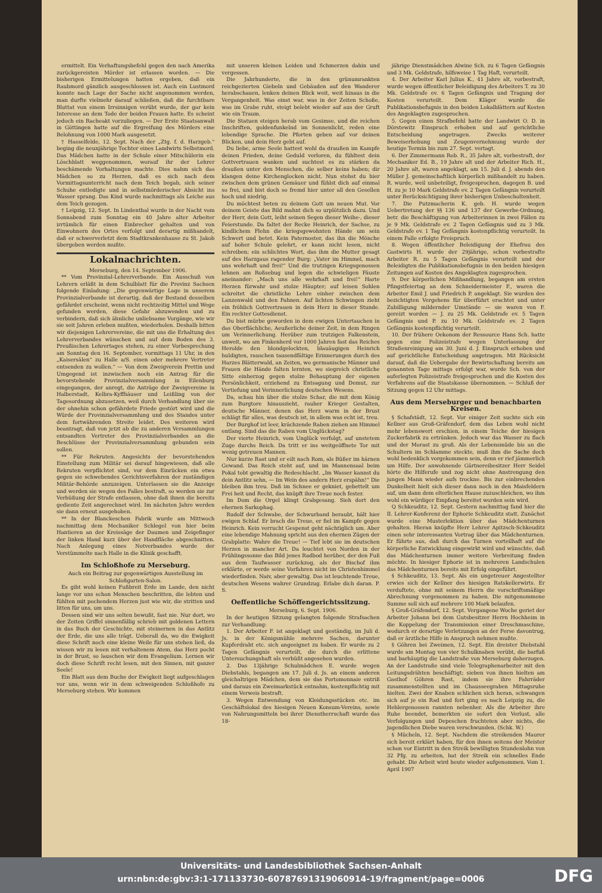ermittelt. Ein Verhaftungsbefehl gegen den nach Amerika zurückgereisten Mörder ist erlassen worden. — Die bisherigen Ermittelungen hatten ergeben, daß ein Raubmord gänzlich ausgeschlossen ist. Auch ein Lustmord konnte nach Lage der Sache nicht angenommen werden, man durfte vielmehr darauf schließen, daß die furchtbare Bluttat von einem Irrsinnigen verübt wurde, der gar kein Interesse an dem Tode der beiden Frauen hatte. Es scheint jedoch ein Racheakt vorzuliegen. — Der Erste Staatsanwalt in Göttingen hatte auf die Ergreifung des Mörders eine Belohnung von 1000 Mark ausgesetzt.
† Hasselfelde, 12. Sept. Nach der „Ztg. f. d. Harzgeb.“ beging die neunjährige Tochter eines Landwirts Selbstmord. Das Mädchen hatte in der Schule einer Mitschülerin ein Löschblatt weggenommen, worauf ihr der Lehrer beschämende Vorhaltungen machte. Dies nahm sich das Mädchen so zu Herzen, daß es sich nach dem Vormittagsunterricht nach dem Teich begab, sich seiner Schuhe entledigte und in selbstmörderischer Absicht ins Wasser sprang. Das Kind wurde nachmittags als Leiche aus dem Teich gezogen.
† Leipzig, 12. Sept. In Lindenthal wurde in der Nacht vom Sonnabend zum Sonntag ein 40 Jahre alter Arbeiter irrtümlich für einen Einbrecher gehalten und von Einwohnern des Ortes verfolgt und derartig mißhandelt, daß er schwerverletzt dem Stadtkrankenhause zu St. Jakob übergeben werden mußte.
Lokalnachrichten.
Merseburg, den 14. September 1906.
** Vom Provinzial-Lehrerverbande. Ein Ausschuß von Lehrern erläßt in dem Schulblatt für die Provinz Sachsen folgende Einladung: „Die gegenwärtige Lage in unserem Provinzialverbande ist derartig, daß der Bestand desselben gefährdet erscheint, wenn nicht rechtzeitig Mittel und Wege gefunden werden, diese Gefahr abzuwenden und zu verbindern, daß sich ähnliche unliebsame Vorgänge, wie wir sie seit Jahren erleben mußten, wiederholen. Deshalb bitten wir diejenigen Lehrervereine, die mit uns die Erhaltung des Lehrerverbandes wünschen und auf dem Boden des 3. Preußischen Lehrertages stehen, zu einer Vorbesprechung am Sonntag den 16. September, vormittags 11 Uhr, in den „Kaisersälen“ zu Halle a/S. einen oder mehrere Vertreter entsenden zu wollen.“ — Von dem Zweigverein Prettin und Umgegend ist inzwischen noch ein Antrag für die bevorstehende Provinzialversammlung in Eilenburg eingegangen, der anregt, die Anträge der Zweigvereine in Halberstadt, Kelbra-Kyffhäuser und Leißling von der Tagesordnung abzusetzen, weil durch Verhandlung über sie der ohnehin schon gefährdete Friede gestört wird und die Würde der Provinzialversammlung und des Standes unter dem fortwährenden Streite leidet. Des weiteren wird beantragt, daß von jetzt ab die zu anderen Versammlungen entsandten Vertreter des Provinzialverbandes an die Beschlüsse der Provinzialversammlung gebunden sein sollen.
** Für Rekruten. Angesichts der bevorstehenden Einstellung zum Militär sei darauf hingewiesen, daß alle Rekruten verpflichtet sind, vor dem Einrücken ein etwa gegen sie schwebendes Gerichtsverfahren der zuständigen Militär-Behörde anzuzeigen. Unterlassen sie die Anzeige und werden sie wegen des Falles bestraft, so werden sie zur Verbüßung der Strafe entlassen, ohne daß ihnen die bereits gediente Zeit angerechnet wird. Im nächsten Jahre werden sie dann erneut ausgehoben.
** In der Blanckeschen Fabrik wurde am Mittwoch nachmittag dem Mechaniker Schlegel von hier beim Hantieren an der Kreissäge der Daumen und Zeigefinger der linken Hand kurz über der Handfläche abgeschnitten. Nach Anlegung eines Notverbandes wurde der Verstümmelte nach Halle in die Klinik geschafft.
Im Schloßhofe zu Merseburg.
Auch ein Beitrag zur gegenwärtigen Ausstellung im Schloßgarten-Salon.
Es gibt wohl keinen Fußbreit Erde im Lande, den nicht lange vor uns schon Menschen beschritten, die lebten und fühlten mit pochendem Herzen just wie wir, die stritten und litten für uns, um uns.
Dessen sind wir uns selten bewußt, fast nie. Nur dort, wo der Zeiten Griffel sinnenfällig schrieb mit goldenen Lettern in das Buch der Geschichte, mit steinernen in das Antlitz der Erde, die uns alle trägt. Ueberall da, wo die Ewigkeit diese Schrift noch eine kleine Weile für uns stehen ließ, da wissen wir zu lesen mit verhaltenem Atem, das Herz pocht in der Brust, so lauschen wir dem Evangelium. Lernen wir doch diese Schrift recht lesen, mit den Sinnen, mit ganzer Seele!
Ein Blatt aus dem Buche der Ewigkeit liegt aufgeschlagen vor uns, wenn wir in dem schweigenden Schloßhofe zu Merseburg stehen. Wir kommen
mit unseren kleinen Leiden und Schmerzen dahin und vergessen.
Die Jahrhunderte, die in den grünumrankten reichgezierten Giebeln und Gebäuden auf den Wanderer herabschauen, lenken deinen Blick weit, weit hinaus in die Vergangenheit. Was einst war, was in der Zeiten Schoße, was im Grabe ruht, steigt belebt wieder auf aus der Gruft wie ein Traum.
Die Statuen steigen herab vom Gesimse, und die reichen Inschriften, goldenfunkelnd im Sonnenlicht, reden eine lebendige Sprache. Die Pforten geben auf vor deinen Blicken, und dein Herz gebt auf.
Du liebe, arme Seele hattest wohl da draußen im Kampfe deinen Frieden, deine Geduld verloren, du fühltest dein Gottvertrauen wanken und suchtest es zu stärken da draußen unter den Menschen, die selber keins haben; dir klangen deine Kirchenglocken nicht. Nun stehst du hier zwischen dem grünen Gemäuer und fühlst dich auf einmal so frei, und bist doch so fremd hier unter all den Gesellen hoch und niedrig.
Du möchtest beten zu deinem Gott um neuen Mut. Vor deinem Geiste das Bild mahnt dich so urplötzlich dazu. Und der Herr, dein Gott, leiht seinen Segen dieser Weihe-, dieser Feierstunde. Da faltet der Recke Heinrich, der Sachse, zu kindlichem Flehn die kriegsgewohnten Hände um sein Schwert und betet. Kein Paternoster, das ihn die Mönche auf hoher Schule gelehrt, er kann nicht lesen, nicht schreiben; ein schlichtes Wort, das ihm die Mutter gesagt auf des Harzgaus ragender Burg: „Vater im Himmel, mach uns wehrhaft und frei!“ Und die trutzigen Kriegsgenossen lehnen am Roßsebug und legen die schwieligen Fäuste aneinander: „Mach uns alle wehrhaft und frei!“ Harte Herzen fürwahr und stolze Häupter; auf leisen Sohlen schreitet die christliche Lehre einher zwischen dem Lanzenwald und den Fahnen. Auf lichten Schwingen zieht ein fröhlich Gottvertrauen in dein Herz in dieser Stunde. Ein rechter Gottesdienst.
Du bist mürbe geworden in dem ewigen Untertauchen in das Oberflächliche, Aeußerliche deiner Zeit, in dem Ringen um Verinnerlichung. Herüber zum trutzigen Falkenstein, unweit, wo am Finkenherd vor 1000 Jahren fast das Reiches Herolde den blondgelockten, blauäugigen Heinrich huldigten, rauschen tausendfältige Erinnerungen durch des Harzes Blätterwald, an Zeiten, wo germanische Männer und Frauen die Hände falten lernten, wo siegreich christliche Sitte einherzog gegen stolze Behauptung der eigenen Persönlichkeit, erziehend zu Entsagung und Demut, zur Vertiefung und Verinnerlichung deutschen Wesens.
Da, schau hin über die stolze Schar, die mit dem König zum Burgtore hinauszieht, rauher Krieger Gestalten, deutsche Männer, denen das Herz warm in der Brust schlägt für alles, was deutsch ist, in allem was echt ist, treu.
Der Burghof ist leer, krächzende Raben ziehen am Himmel entlang. Sind das die Raben vom Unglückstag?
Der vierte Heinrich, vom Unglück verfolgt, auf unstetem Zuge durchs Reich. Da tritt er ins weitgeöffnete Tor mit wenig getreuen Mannen.
Nur kurze Rast und er eilt nach Rom, als Büßer im härnen Gewand. Das Reich steht auf, und im Mannensaal beim Pokal tobt gewaltig die Redeschlacht. „Im Wasser kannst du dein Antlitz sehn, — Im Wein des andern Herz erspähn!“ Die bleiben ihm treu. Daß im Schnee er gekniet, gebettelt um Frei heit und Recht, das knüpft ihre Treue noch fester.
Im Dom die Orgel klingt Grabgesang. Sieh dort den ehernen Sarkophag.
Rudolf der Schwabe, der Schwurband beraubt, hält hier ewigen Schlaf. Er brach die Treue, er fiel im Kampfe gegen Heinrich. Kein verrucht Gespenst geht nächtiglich um. Aber eine lebendige Mahnung spricht aus den ehernen Zügen der Grabplatte: Wahre die Treue! — Tief lebt sie im deutschen Herzen in mancher Art. Da leuchtet von Norden in der Frühlingssonne das Bild jenes Radbod herüber, der den Fuß aus dem Taufwasser zurückzog, als der Bischof ihm erklärte, er werde seine Vorfahren nicht im Christenhimmel wiederfinden. Naiv, aber gewaltig. Das ist leuchtende Treue, deutschen Wesens wahrer Grundzug. Erlabe dich daran. P. S.
Oeffentliche Schöffengerichtssitzung.
Merseburg, 6. Sept. 1906.
In der heutigen Sitzung gelangten folgende Strafsachen zur Verhandlung:
1. Der Arbeiter F. ist angeklagt und geständig, im Juli d. Js. in der Königsmühle mehrere Sachen, darunter Kupferdraht etc. sich angeeignet zu haben. Er wurde zu 2 Tagen Gefängnis verurteilt, die durch die erlittene Untersuchungshaft als verbüßt angesehen wurden.
2. Das 13jährige Schulmädchen E. wurde wegen Diebstahls, begangen am 17. Juli d. Js. an einem anderen gleichaltrigen Mädchen, dem sie das Portomonnaie entriß und daraus ein Zweimarkstück entnahm, kostenpflichtig mit einem Verweis bestraft.
3. Wegen Entwendung von Kleidungsstücken etc. im Geschäftslokal des hiesigen Neuen Konsum-Vereins, sowie von Nahrungsmitteln bei ihrer Dienstherrschaft wurde das 18-
jährige Dienstmädchen Alwine Sch. zu 6 Tagen Gefängnis und 3 Mk. Geldstrafe, hilfsweise 1 Tag Haft, verurteilt.
4. Der Arbeiter Karl Julius K., 41 Jahre alt, vorbestraft, wurde wegen öffentlicher Beleidigung des Arbeiters T. zu 30 Mk. Geldstrafe ev. 6 Tagen Gefängnis und Tragung der Kosten verurteilt. Dem Kläger wurde die Publikationsbefugnis in den beiden Lokalblättern auf Kosten des Angeklagten zugesprochen.
5. Gegen einen Strafbefehl hatte der Landwirt O. D. in Dörstewitz Einspruch erhoben und auf gerichtliche Entscheidung angetragen. Zwecks weiterer Beweiserhebung und Zeugenvernehmung wurde der heutige Termin bis zum 27. Sept. vertagt.
6. Der Zimmermann Rob. R., 35 Jahre alt, vorbestraft, der Mechaniker Ed. B., 19 Jahre alt und der Arbeiter Rich. H., 20 Jahre alt, waren angeklagt, am 15. Juli d. J. abends den Müller J. gemeinschaftlich körperlich mißhandelt zu haben. R. wurde, weil unbeteiligt, freigesprochen, dagegen B. und H. zu je 10 Mark Geldstrafe ev. 2 Tagen Gefängnis verurteilt unter Berücksichtigung ihrer bisherigen Unbescholtenheit.
7. Die Putzmacherin K. geb. H. wurde wegen Uebertretung der §§ 136 und 137 der Gewerbe-Ordnung, betr. die Beschäftigung von Arbeiterinnen in zwei Fällen zu je 9 Mk. Geldstrafe ev. 2 Tagen Gefängnis und zu 3 Mk. Geldstrafe ev. 1 Tag Gefängnis kostenpflichtig verurteilt. In einem Falle erfolgte Freispruch.
8. Wegen öffentlicher Beleidigung der Ehefrau des Gastwirts H. wurde der 29jährige, schon vorbestrafte Arbeiter R. zu 5 Tagen Gefängnis verurteilt und der Beleidigten die Publikationsbefugnis in den beiden hiesigen Zeitungen auf Kosten des Angeklagten zugesprochen.
9. Der körperlichen Mißhandlung, begangen am ersten Pfingstfeiertag an dem Schneidermeister F., waren die Arbeiter Emil J. und Friedrich P. angeklagt. Sie wurden des bezichtigten Vergehens für überführt erachtet und unter Zubilligung mildernder Umstände — sie waren von F. gereizt worden — J. zu 25 Mk. Geldstrafe ev. 5 Tagen Gefängnis und P. zu 10 Mk. Geldstrafe ev. 2 Tagen Gefängnis kostenpflichtig verurteilt.
10. Der frühere Oekonom der Ressource Hans Sch. hatte gegen eine Polizeistrafe wegen Unterlassung der Straßenreinigung am 30. Juni d. J. Einspruch erhoben und auf gerichtliche Entscheidung angetragen. Mit Rücksicht darauf, daß die Uebergabe der Bewirtschaftung bereits am genannten Tage mittags erfolgt war, wurde Sch. von der auferlegten Polizeistrafe freigesprochen und die Kosten des Verfahrens auf die Staatskasse übernommen. — Schluß der Sitzung gegen 12 Uhr mittags.
Aus dem Merseburger und benachbarten Kreisen.
§ Schafstädt, 12. Sept. Vor einiger Zeit suchte sich ein Kellner aus Groß-Gräfendorf, dem das Leben wohl nicht mehr lebenswert erschien, in einem Teiche der hiesigen Zuckerfabrik zu ertränken. Jedoch war das Wasser zu flach und der Morast zu groß. Als der Lebensmüde bis an die Schultern im Schlamme steckte, muß ihm die Sache doch wohl bedenklich vorgekommen sein, denn er rief jämmerlich um Hilfe. Der anwohnende Gärtnereibesitzer Herr Seidel hörte die Hilferufe und zog nicht ohne Anstrengung den jungen Mann wieder aufs trockne. Bis zur einbrechenden Dunkelheit hielt sich dieser dann noch in den Maisfeldern auf, um dann dem elterlichen Hause zuzuschleichen, wo ihm wohl ein würdiger Empfang bereitet worden sein wird.
Q Schkeuditz, 12. Sept. Gestern nachmittag fand hier die II. Lehrer-Konferenz der Ephorie Schkeuditz statt. Zunächst wurde eine Musterlektion über das Mädchenturnen gehalten. Hieran knüpfte Herr Lehrer Apitzsch-Schkeuditz einen sehr interessanten Vortrag über das Mädchenturnen. Er führte aus, daß durch das Turnen vorteilhaft auf die körperliche Entwicklung eingewirkt wird und wünschte, daß das Mädchenturnen immer weitere Verbreitung finden möchte. In hiesiger Ephorie ist in mehreren Landschulen das Mädchenturnen bereits mit Erfolg eingeführt.
§ Schkeuditz, 13. Sept. Als ein ungetreuer Angestellter erwies sich der Kellner des hiesigen Ratskellerwirts. Er verduftete, ohne mit seinem Herrn die vorschriftsmäßige Abrechnung vorgenommen zu haben. Die mitgenommene Summe soll sich auf mehrere 100 Mark belaufen.
§ Groß-Gräfendorf, 12. Sept. Vergangene Woche geriet der Arbeiter Johann bei dem Gutsbesitzer Herrn Hochheim in die Koppelung der Transmission einer Dreschmaschine, wodurch er derartige Verletzungen an der Ferse davontrug, daß er ärztliche Hilfe in Anspruch nehmen mußte.
§ Göhren bei Zweimen, 12. Sept. Ein dreister Diebstahl wurde am Montag von vier Schulknaben verübt, die barfuß und barhäuptig die Landstraße von Merseburg daherzogen. An der Landstraße sind viele Telegraphenarbeiter mit den Leitungsdrähten beschäftigt; sieben von ihnen hielten am Gasthof Göhren Rast, indem sie ihre Fahrräder zusammenstellten und im Chausseegraben Mittagsruhe hielten. Zwei der Knaben schlichen sich heran, schwangen sich auf je ein Rad und fort ging es nach Leipzig zu, die Hehlergenossen rannten nebenher. Als die Arbeiter ihre Ruhe beendet, bemerkten sie sofort den Verlust, alle Verfolgungen und Depeschen fruchteten aber nichts, die jugendlichen Diebe waren verschwunden. (Schk. W.)
§ Mücheln, 12. Sept. Nachdem die streikenden Maurer sich bereit erklärt haben, für den ihnen seitens der Meister schon vor Eintritt in den Streik bewilligten Stundenlohn von 32 Pfg. zu arbeiten, hat der Streik ein schnelles Ende gehabt. Die Arbeit wird heute wieder aufgenommen. Vom 1. April 1907
Universitäts- und Landesbibliothek Sachsen-Anhalt
urn:nbn:de:gbv:3:1-171133730-60787691319060914-19/fragment/page=0006
DFG